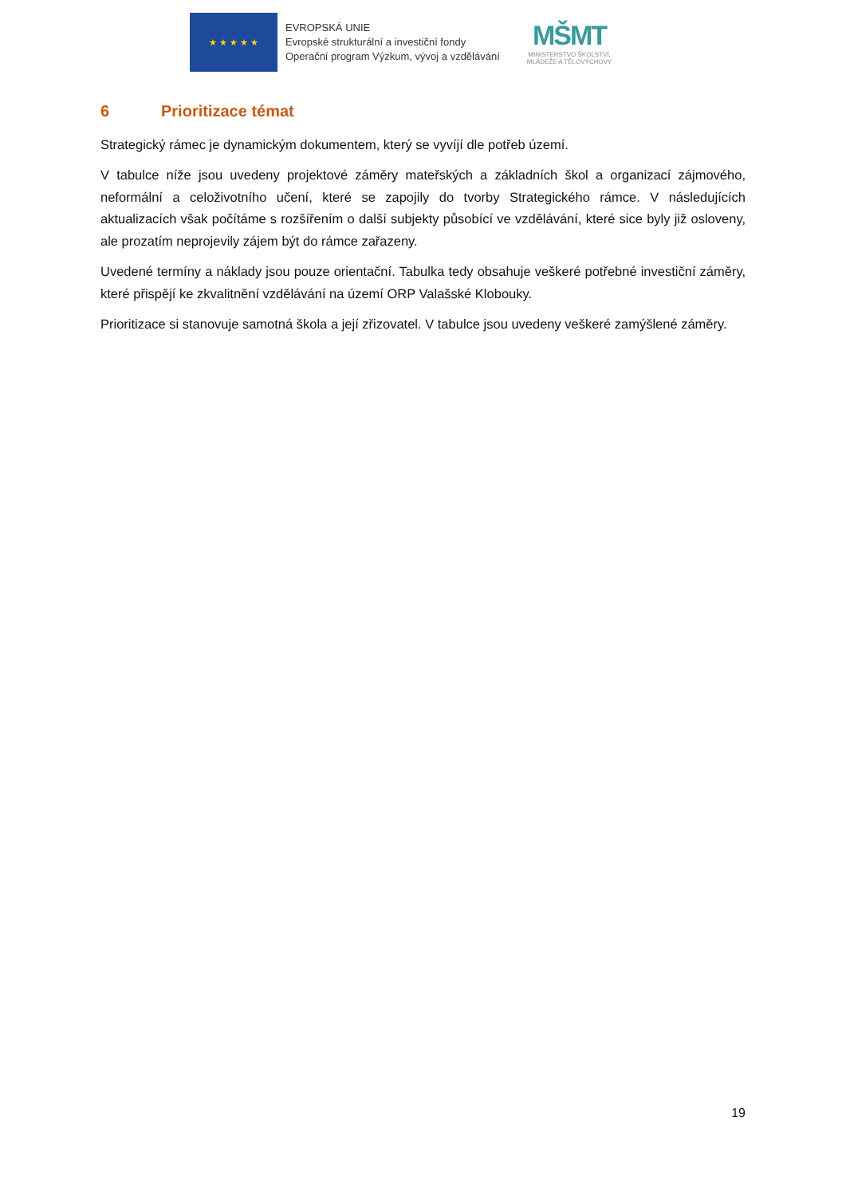★ ★ ★ ★ ★
EVROPSKÁ UNIE
Evropské strukturální a investiční fondy
Operační program Výzkum, vývoj a vzdělávání
MŠMT
MINISTERSTVO ŠKOLSTVÍ,
MLÁDEŽE A TĚLOVÝCHOVY
6 Prioritizace témat
Strategický rámec je dynamickým dokumentem, který se vyvíjí dle potřeb území.
V tabulce níže jsou uvedeny projektové záměry mateřských a základních škol a organizací zájmového, neformální a celoživotního učení, které se zapojily do tvorby Strategického rámce. V následujících aktualizacích však počítáme s rozšířením o další subjekty působící ve vzdělávání, které sice byly již osloveny, ale prozatím neprojevily zájem být do rámce zařazeny.
Uvedené termíny a náklady jsou pouze orientační. Tabulka tedy obsahuje veškeré potřebné investiční záměry, které přispějí ke zkvalitnění vzdělávání na území ORP Valašské Klobouky.
Prioritizace si stanovuje samotná škola a její zřizovatel. V tabulce jsou uvedeny veškeré zamýšlené záměry.
19